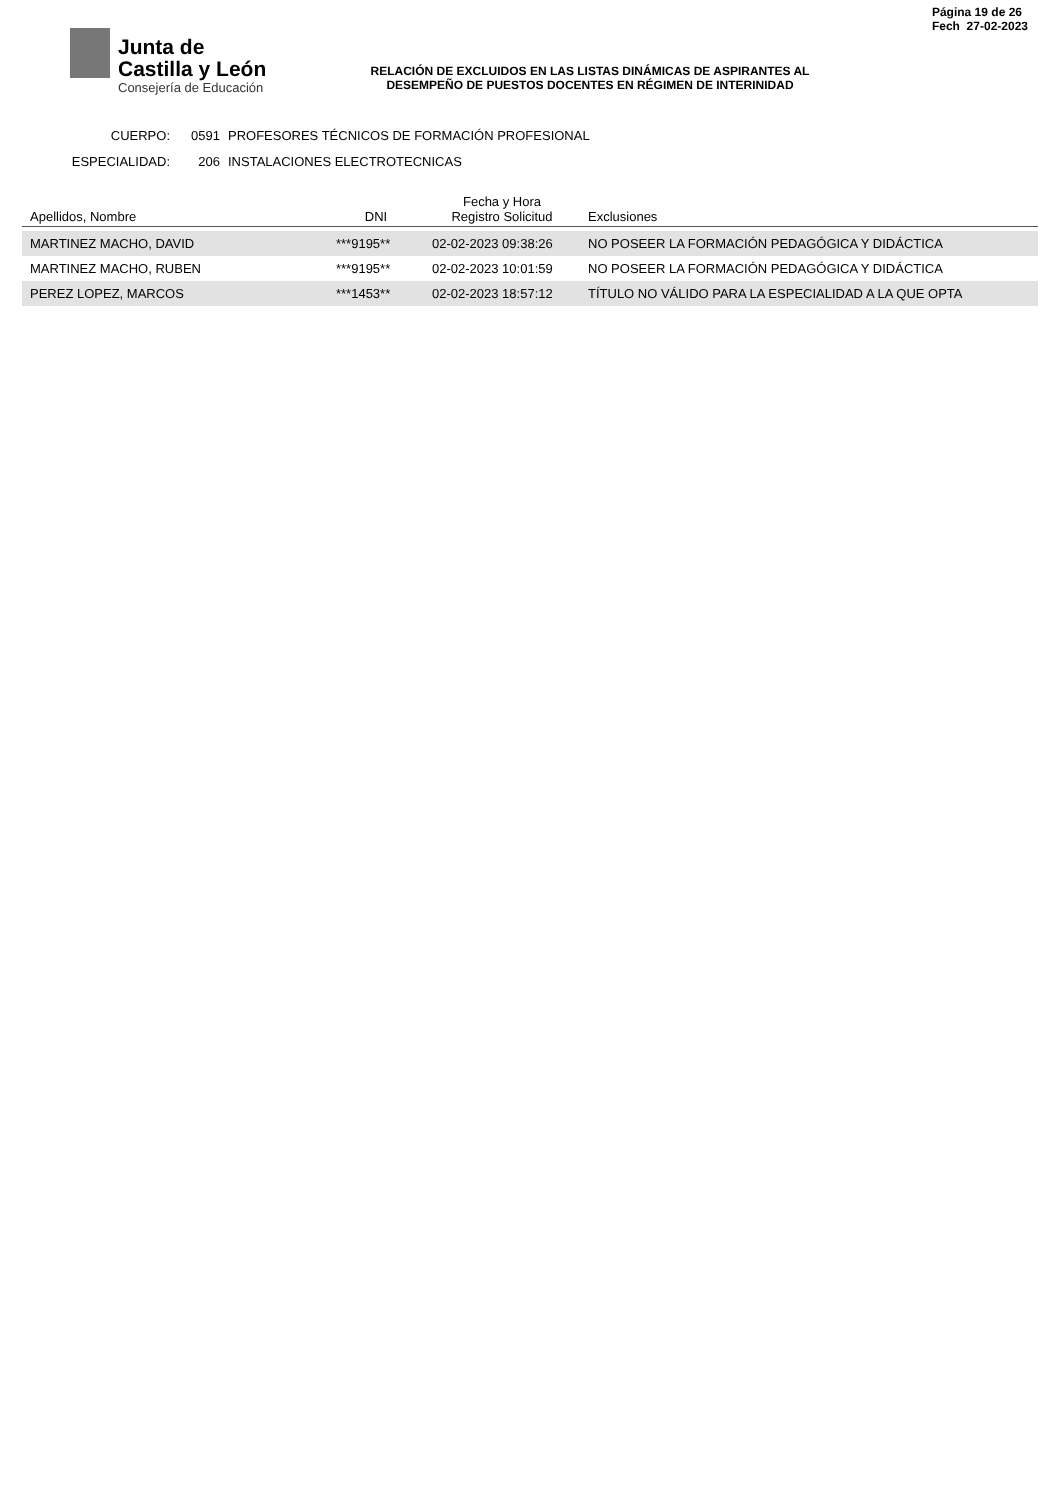Junta de
Castilla y León
Consejería de Educación
Página 19 de 26
Fech 27-02-2023
RELACIÓN DE EXCLUIDOS EN LAS LISTAS DINÁMICAS DE ASPIRANTES AL
DESEMPEÑO DE PUESTOS DOCENTES EN RÉGIMEN DE INTERINIDAD
CUERPO: 0591 PROFESORES TÉCNICOS DE FORMACIÓN PROFESIONAL
ESPECIALIDAD: 206 INSTALACIONES ELECTROTECNICAS
| Apellidos, Nombre | DNI | Fecha y Hora Registro Solicitud | Exclusiones |
| --- | --- | --- | --- |
| MARTINEZ MACHO, DAVID | ***9195** | 02-02-2023 09:38:26 | NO POSEER LA FORMACIÓN PEDAGÓGICA Y DIDÁCTICA |
| MARTINEZ MACHO, RUBEN | ***9195** | 02-02-2023 10:01:59 | NO POSEER LA FORMACIÓN PEDAGÓGICA Y DIDÁCTICA |
| PEREZ LOPEZ, MARCOS | ***1453** | 02-02-2023 18:57:12 | TÍTULO NO VÁLIDO PARA LA ESPECIALIDAD A LA QUE OPTA |